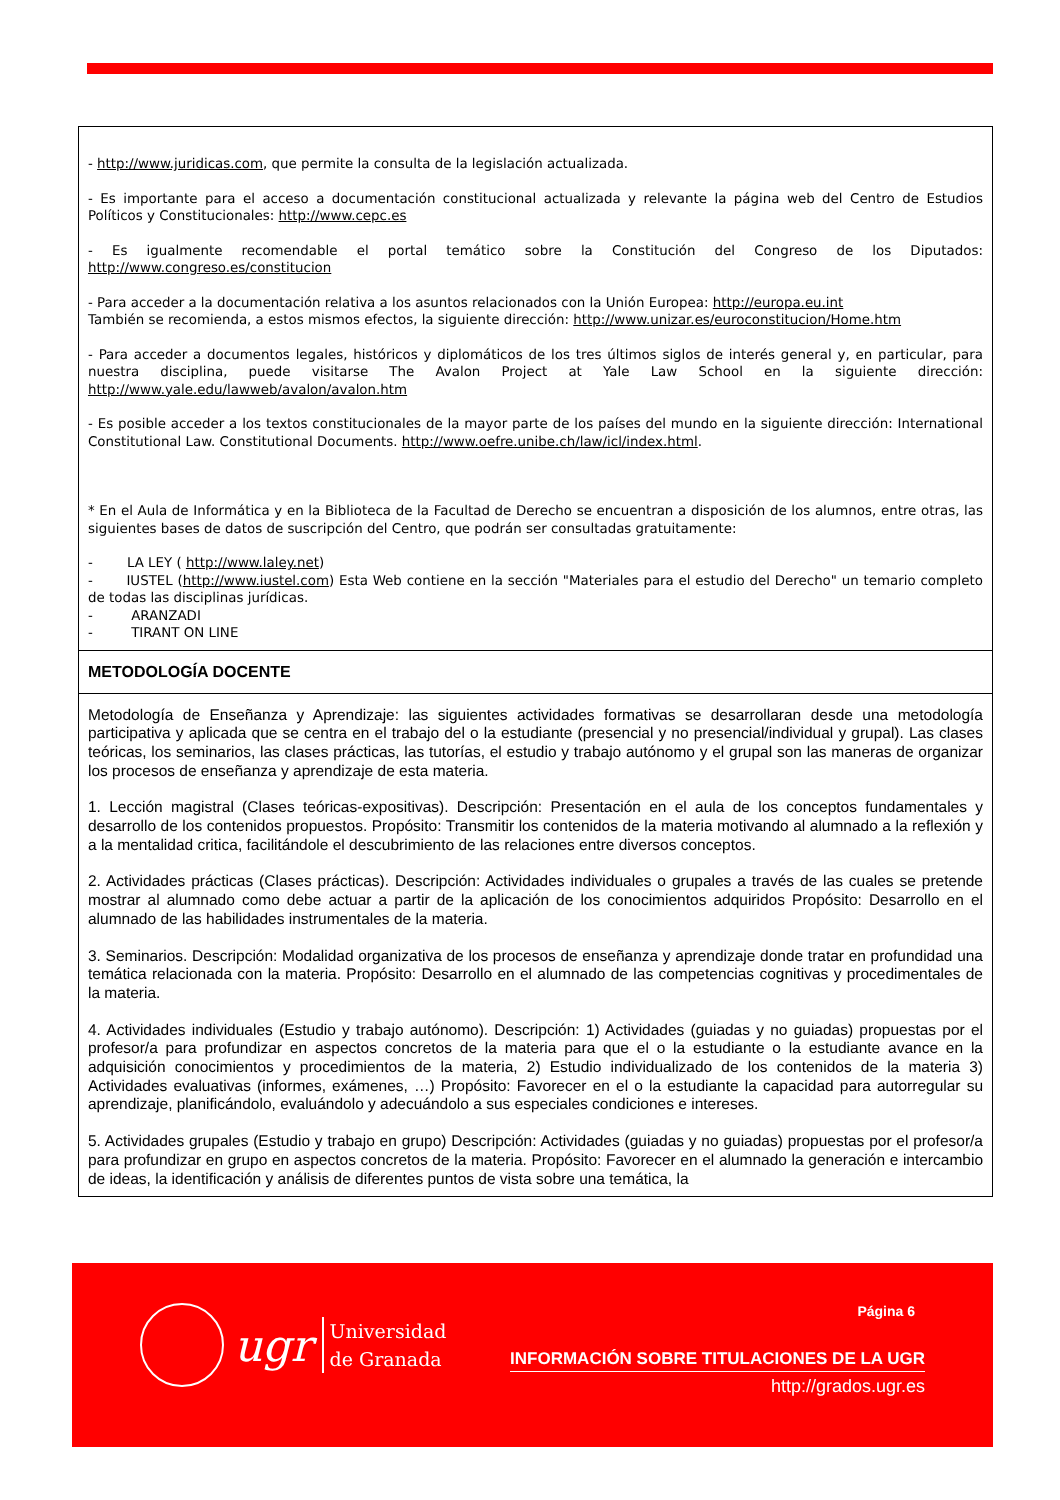| - http://www.juridicas.com , que permite la consulta de la legislación actualizada. - Es importante para el acceso a documentación constitucional actualizada y relevante la página web del Centro de Estudios Políticos y Constitucionales: http://www.cepc.es - Es igualmente recomendable el portal temático sobre la Constitución del Congreso de los Diputados: http://www.congreso.es/constitucion - Para acceder a la documentación relativa a los asuntos relacionados con la Unión Europea: http://europa.eu.int También se recomienda, a estos mismos efectos, la siguiente dirección: http://www.unizar.es/euroconstitucion/Home.htm - Para acceder a documentos legales, históricos y diplomáticos de los tres últimos siglos de interés general y, en particular, para nuestra disciplina, puede visitarse The Avalon Project at Yale Law School en la siguiente dirección: http://www.yale.edu/lawweb/avalon/avalon.htm - Es posible acceder a los textos constitucionales de la mayor parte de los países del mundo en la siguiente dirección: International Constitutional Law. Constitutional Documents. http://www.oefre.unibe.ch/law/icl/index.html . * En el Aula de Informática y en la Biblioteca de la Facultad de Derecho se encuentran a disposición de los alumnos, entre otras, las siguientes bases de datos de suscripción del Centro, que podrán ser consultadas gratuitamente: - LA LEY ( http://www.laley.net ) - IUSTEL ( http://www.iustel.com ) Esta Web contiene en la sección "Materiales para el estudio del Derecho" un temario completo de todas las disciplinas jurídicas. - ARANZADI - TIRANT ON LINE |
| METODOLOGÍA DOCENTE |
| Metodología de Enseñanza y Aprendizaje: las siguientes actividades formativas se desarrollaran desde una metodología participativa y aplicada que se centra en el trabajo del o la estudiante (presencial y no presencial/individual y grupal). Las clases teóricas, los seminarios, las clases prácticas, las tutorías, el estudio y trabajo autónomo y el grupal son las maneras de organizar los procesos de enseñanza y aprendizaje de esta materia. 1. Lección magistral (Clases teóricas-expositivas). Descripción: Presentación en el aula de los conceptos fundamentales y desarrollo de los contenidos propuestos. Propósito: Transmitir los contenidos de la materia motivando al alumnado a la reflexión y a la mentalidad critica, facilitándole el descubrimiento de las relaciones entre diversos conceptos. 2. Actividades prácticas (Clases prácticas). Descripción: Actividades individuales o grupales a través de las cuales se pretende mostrar al alumnado como debe actuar a partir de la aplicación de los conocimientos adquiridos Propósito: Desarrollo en el alumnado de las habilidades instrumentales de la materia. 3. Seminarios. Descripción: Modalidad organizativa de los procesos de enseñanza y aprendizaje donde tratar en profundidad una temática relacionada con la materia. Propósito: Desarrollo en el alumnado de las competencias cognitivas y procedimentales de la materia. 4. Actividades individuales (Estudio y trabajo autónomo). Descripción: 1) Actividades (guiadas y no guiadas) propuestas por el profesor/a para profundizar en aspectos concretos de la materia para que el o la estudiante o la estudiante avance en la adquisición conocimientos y procedimientos de la materia, 2) Estudio individualizado de los contenidos de la materia 3) Actividades evaluativas (informes, exámenes, …) Propósito: Favorecer en el o la estudiante la capacidad para autorregular su aprendizaje, planificándolo, evaluándolo y adecuándolo a sus especiales condiciones e intereses. 5. Actividades grupales (Estudio y trabajo en grupo) Descripción: Actividades (guiadas y no guiadas) propuestas por el profesor/a para profundizar en grupo en aspectos concretos de la materia. Propósito: Favorecer en el alumnado la generación e intercambio de ideas, la identificación y análisis de diferentes puntos de vista sobre una temática, la |
ugr Universidad
de Granada
Página 6
INFORMACIÓN SOBRE TITULACIONES DE LA UGR
http://grados.ugr.es